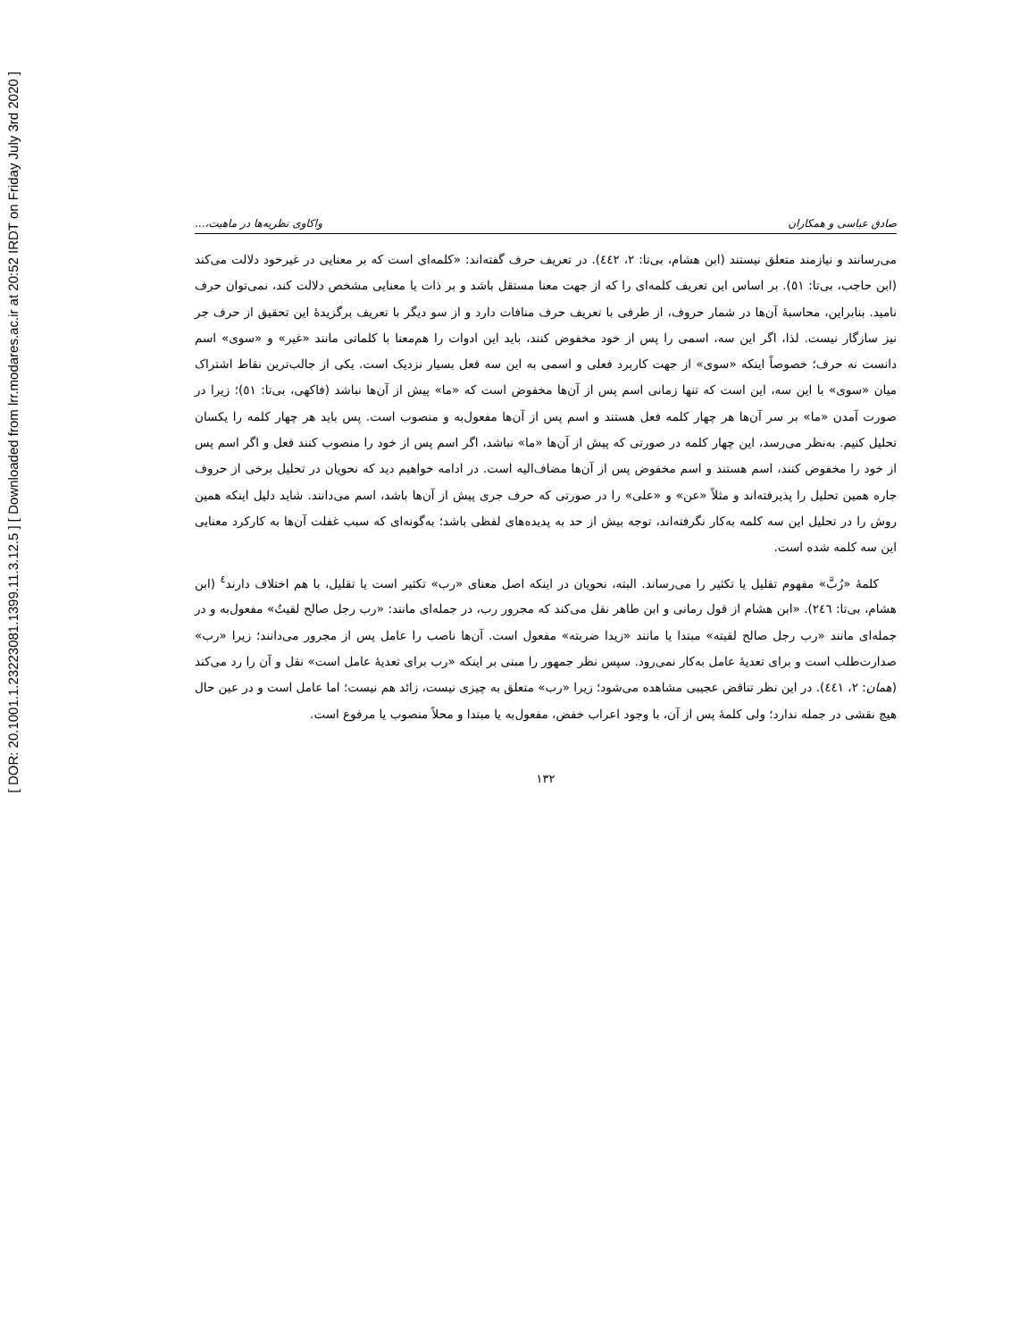[ DOR: 20.1001.1.23223081.1399.11.3.12.5 ] [ Downloaded from lrr.modares.ac.ir at 20:52 IRDT on Friday July 3rd 2020 ]
صادق عباسی و همکاران واکاوی نظریه‌ها در ماهیت،...
می‌رسانند و نیازمند متعلق نیستند (ابن هشام، بی‌تا: ۲، ٤٤٢). در تعریف حرف گفته‌اند: «کلمه‌ای است که بر معنایی در غیرخود دلالت می‌کند (ابن حاجب، بی‌تا: ٥١). بر اساس این تعریف کلمه‌ای را که از جهت معنا مستقل باشد و بر ذات یا معنایی مشخص دلالت کند، نمی‌توان حرف نامید. بنابراین، محاسبهٔ آن‌ها در شمار حروف، از طرفی با تعریف حرف منافات دارد و از سو دیگر با تعریف برگزیدهٔ این تحقیق از حرف جر نیز سازگار نیست. لذا، اگر این سه، اسمی را پس از خود مخفوض کنند، باید این ادوات را هم‌معنا با کلماتی مانند «غیر» و «سوی» اسم دانست نه حرف؛ خصوصاً اینکه «سوی» از جهت کاربرد فعلی و اسمی به این سه فعل بسیار نزدیک است. یکی از جالب‌ترین نقاط اشتراک میان «سوی» با این سه، این است که تنها زمانی اسم پس از آن‌ها مخفوض است که «ما» پیش از آن‌ها نباشد (فاکهی، بی‌تا: ٥١)؛ زیرا در صورت آمدن «ما» بر سر آن‌ها هر چهار کلمه فعل هستند و اسم پس از آن‌ها مفعول‌به و منصوب است. پس باید هر چهار کلمه را یکسان تحلیل کنیم. به‌نظر می‌رسد، این چهار کلمه در صورتی که پیش از آن‌ها «ما» نباشد، اگر اسم پس از خود را منصوب کنند فعل و اگر اسم پس از خود را مخفوض کنند، اسم هستند و اسم مخفوض پس از آن‌ها مضاف‌الیه است. در ادامه خواهیم دید که نحویان در تحلیل برخی از حروف جاره همین تحلیل را پذیرفته‌اند و مثلاً «عن» و «علی» را در صورتی که حرف جری پیش از آن‌ها باشد، اسم می‌دانند. شاید دلیل اینکه همین روش را در تحلیل این سه کلمه به‌کار نگرفته‌اند، توجه بیش از حد به پدیده‌های لفظی باشد؛ به‌گونه‌ای که سبب غفلت آن‌ها به کارکرد معنایی این سه کلمه شده است.
کلمهٔ «رُبَّ» مفهوم تقلیل یا تکثیر را می‌رساند. البته، نحویان در اینکه اصل معنای «رب» تکثیر است یا تقلیل، با هم اختلاف دارند<sup>٤</sup> (ابن هشام، بی‌تا: ٢٤٦). «ابن هشام از قول رمانی و ابن طاهر نقل می‌کند که مجرور رب، در جمله‌ای مانند: «رب رجل صالح لقیتُ» مفعول‌به و در جمله‌ای مانند «رب رجل صالح لقیته» مبتدا یا مانند «زیدا ضربته» مفعول است. آن‌ها ناصب را عامل پس از مجرور می‌دانند؛ زیرا «رب» صدارت‌طلب است و برای تعدیهٔ عامل به‌کار نمی‌رود. سپس نظر جمهور را مبنی بر اینکه «رب برای تعدیهٔ عامل است» نقل و آن را رد می‌کند (همان: ۲، ٤٤١). در این نظر تناقض عجیبی مشاهده می‌شود؛ زیرا «رب» متعلق به چیزی نیست، زائد هم نیست؛ اما عامل است و در عین حال هیچ نقشی در جمله ندارد؛ ولی کلمهٔ پس از آن، با وجود اعراب خفض، مفعول‌به یا مبتدا و محلاً منصوب یا مرفوع است.
۱۳۲